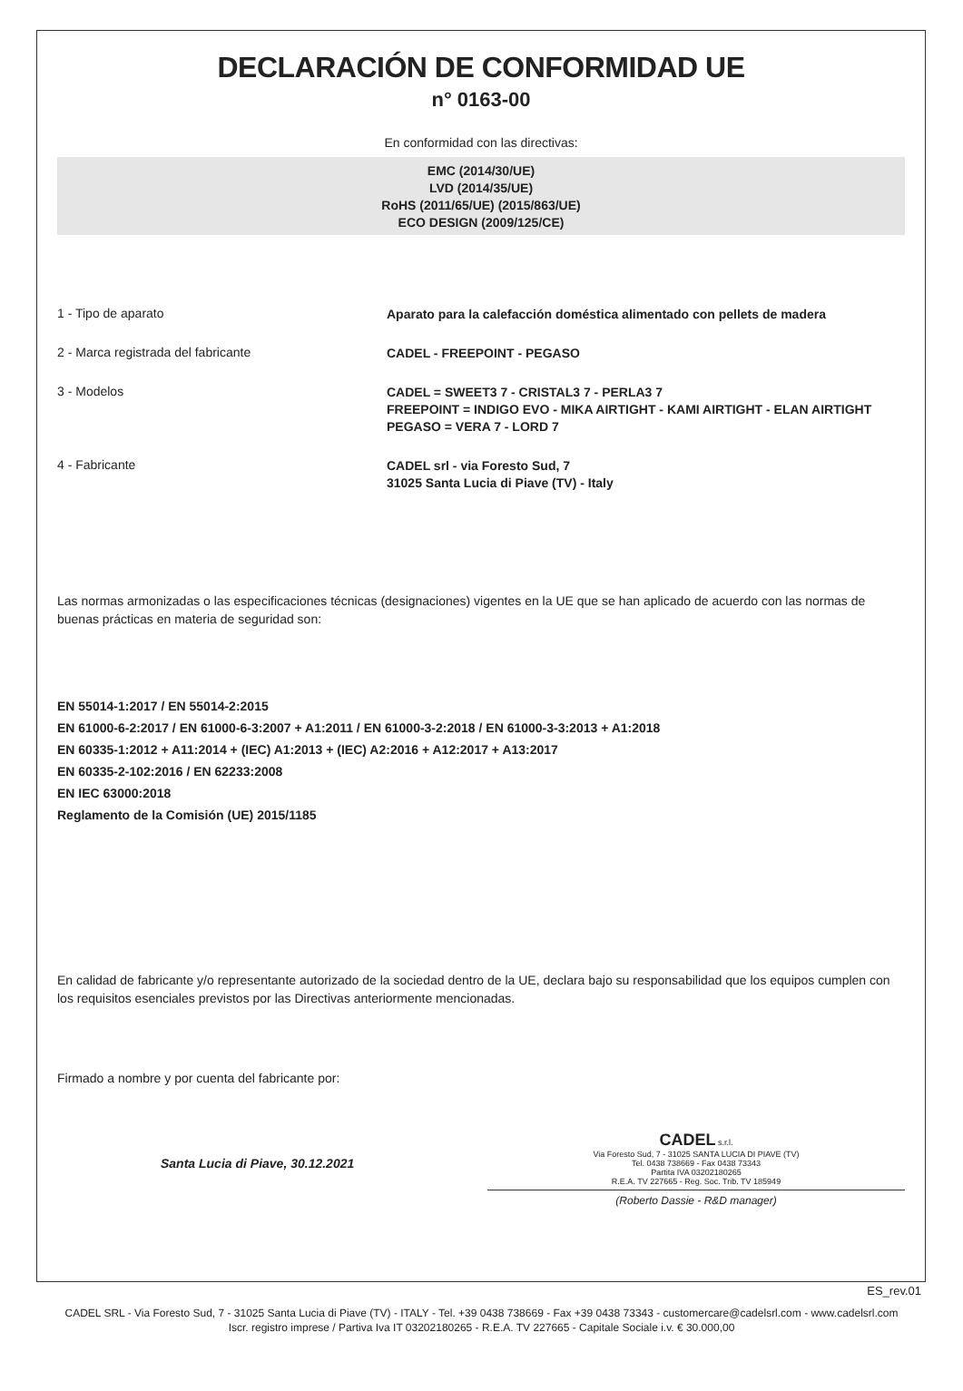DECLARACIÓN DE CONFORMIDAD UE
n° 0163-00
En conformidad con las directivas:
EMC (2014/30/UE)
LVD (2014/35/UE)
RoHS (2011/65/UE) (2015/863/UE)
ECO DESIGN (2009/125/CE)
1 - Tipo de aparato
Aparato para la calefacción doméstica alimentado con pellets de madera
2 - Marca registrada del fabricante
CADEL - FREEPOINT - PEGASO
3 - Modelos
CADEL = SWEET3 7 - CRISTAL3 7 - PERLA3 7
FREEPOINT = INDIGO EVO - MIKA AIRTIGHT - KAMI AIRTIGHT - ELAN AIRTIGHT
PEGASO = VERA 7 - LORD 7
4 - Fabricante
CADEL srl - via Foresto Sud, 7
31025 Santa Lucia di Piave (TV) - Italy
Las normas armonizadas o las especificaciones técnicas (designaciones) vigentes en la UE que se han aplicado de acuerdo con las normas de buenas prácticas en materia de seguridad son:
EN 55014-1:2017 / EN 55014-2:2015
EN 61000-6-2:2017 / EN 61000-6-3:2007 + A1:2011 / EN 61000-3-2:2018 / EN 61000-3-3:2013 + A1:2018
EN 60335-1:2012 + A11:2014 + (IEC) A1:2013 + (IEC) A2:2016 + A12:2017 + A13:2017
EN 60335-2-102:2016 / EN 62233:2008
EN IEC 63000:2018
Reglamento de la Comisión (UE) 2015/1185
En calidad de fabricante y/o representante autorizado de la sociedad dentro de la UE, declara bajo su responsabilidad que los equipos cumplen con los requisitos esenciales previstos por las Directivas anteriormente mencionadas.
Firmado a nombre y por cuenta del fabricante por:
Santa Lucia di Piave, 30.12.2021
CADEL s.r.l.
Via Foresto Sud, 7 - 31025 SANTA LUCIA DI PIAVE (TV)
Tel. 0438 738669 - Fax 0438 73343
Partita IVA 03202180265
R.E.A. TV 227665 - Reg. Soc. Trib. TV 185949
(Roberto Dassie - R&D manager)
ES_rev.01
CADEL SRL - Via Foresto Sud, 7 - 31025 Santa Lucia di Piave (TV) - ITALY - Tel. +39 0438 738669 - Fax +39 0438 73343 - customercare@cadelsrl.com - www.cadelsrl.com
Iscr. registro imprese / Partiva Iva IT 03202180265 - R.E.A. TV 227665 - Capitale Sociale i.v. € 30.000,00